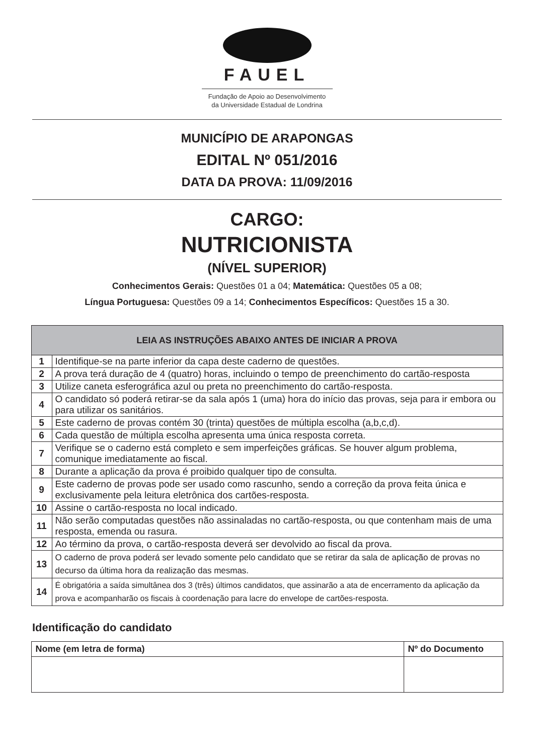FAUEL
Fundação de Apoio ao Desenvolvimento
da Universidade Estadual de Londrina
MUNICÍPIO DE ARAPONGAS
EDITAL Nº 051/2016
DATA DA PROVA: 11/09/2016
CARGO:
NUTRICIONISTA
(NÍVEL SUPERIOR)
Conhecimentos Gerais: Questões 01 a 04; Matemática: Questões 05 a 08;
Língua Portuguesa: Questões 09 a 14; Conhecimentos Específicos: Questões 15 a 30.
| LEIA AS INSTRUÇÕES ABAIXO ANTES DE INICIAR A PROVA | |
| --- | --- |
| 1 | Identifique-se na parte inferior da capa deste caderno de questões. |
| 2 | A prova terá duração de 4 (quatro) horas, incluindo o tempo de preenchimento do cartão-resposta |
| 3 | Utilize caneta esferográfica azul ou preta no preenchimento do cartão-resposta. |
| 4 | O candidato só poderá retirar-se da sala após 1 (uma) hora do início das provas, seja para ir embora ou para utilizar os sanitários. |
| 5 | Este caderno de provas contém 30 (trinta) questões de múltipla escolha (a,b,c,d). |
| 6 | Cada questão de múltipla escolha apresenta uma única resposta correta. |
| 7 | Verifique se o caderno está completo e sem imperfeições gráficas. Se houver algum problema, comunique imediatamente ao fiscal. |
| 8 | Durante a aplicação da prova é proibido qualquer tipo de consulta. |
| 9 | Este caderno de provas pode ser usado como rascunho, sendo a correção da prova feita única e exclusivamente pela leitura eletrônica dos cartões-resposta. |
| 10 | Assine o cartão-resposta no local indicado. |
| 11 | Não serão computadas questões não assinaladas no cartão-resposta, ou que contenham mais de uma resposta, emenda ou rasura. |
| 12 | Ao término da prova, o cartão-resposta deverá ser devolvido ao fiscal da prova. |
| 13 | O caderno de prova poderá ser levado somente pelo candidato que se retirar da sala de aplicação de provas no decurso da última hora da realização das mesmas. |
| 14 | É obrigatória a saída simultânea dos 3 (três) últimos candidatos, que assinarão a ata de encerramento da aplicação da prova e acompanharão os fiscais à coordenação para lacre do envelope de cartões-resposta. |
Identificação do candidato
| Nome (em letra de forma) | Nº do Documento |